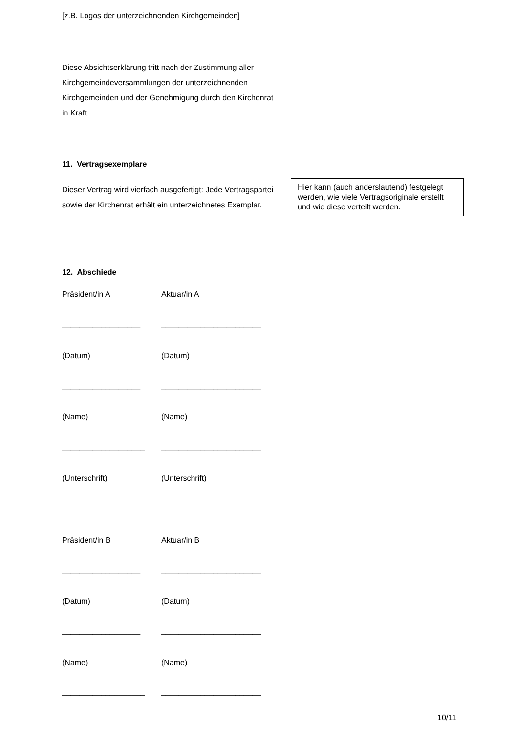[z.B. Logos der unterzeichnenden Kirchgemeinden]
Diese Absichtserklärung tritt nach der Zustimmung aller Kirchgemeindeversammlungen der unterzeichnenden Kirchgemeinden und der Genehmigung durch den Kirchenrat in Kraft.
11. Vertragsexemplare
Dieser Vertrag wird vierfach ausgefertigt: Jede Vertragspartei sowie der Kirchenrat erhält ein unterzeichnetes Exemplar.
Hier kann (auch anderslautend) festgelegt werden, wie viele Vertragsoriginale erstellt und wie diese verteilt werden.
12. Abschiede
Präsident/in A Aktuar/in A
__________________ _______________________
(Datum) (Datum)
__________________ _______________________
(Name) (Name)
___________________ _______________________
(Unterschrift) (Unterschrift)
Präsident/in B Aktuar/in B
__________________ _______________________
(Datum) (Datum)
__________________ _______________________
(Name) (Name)
___________________ _______________________
10/11